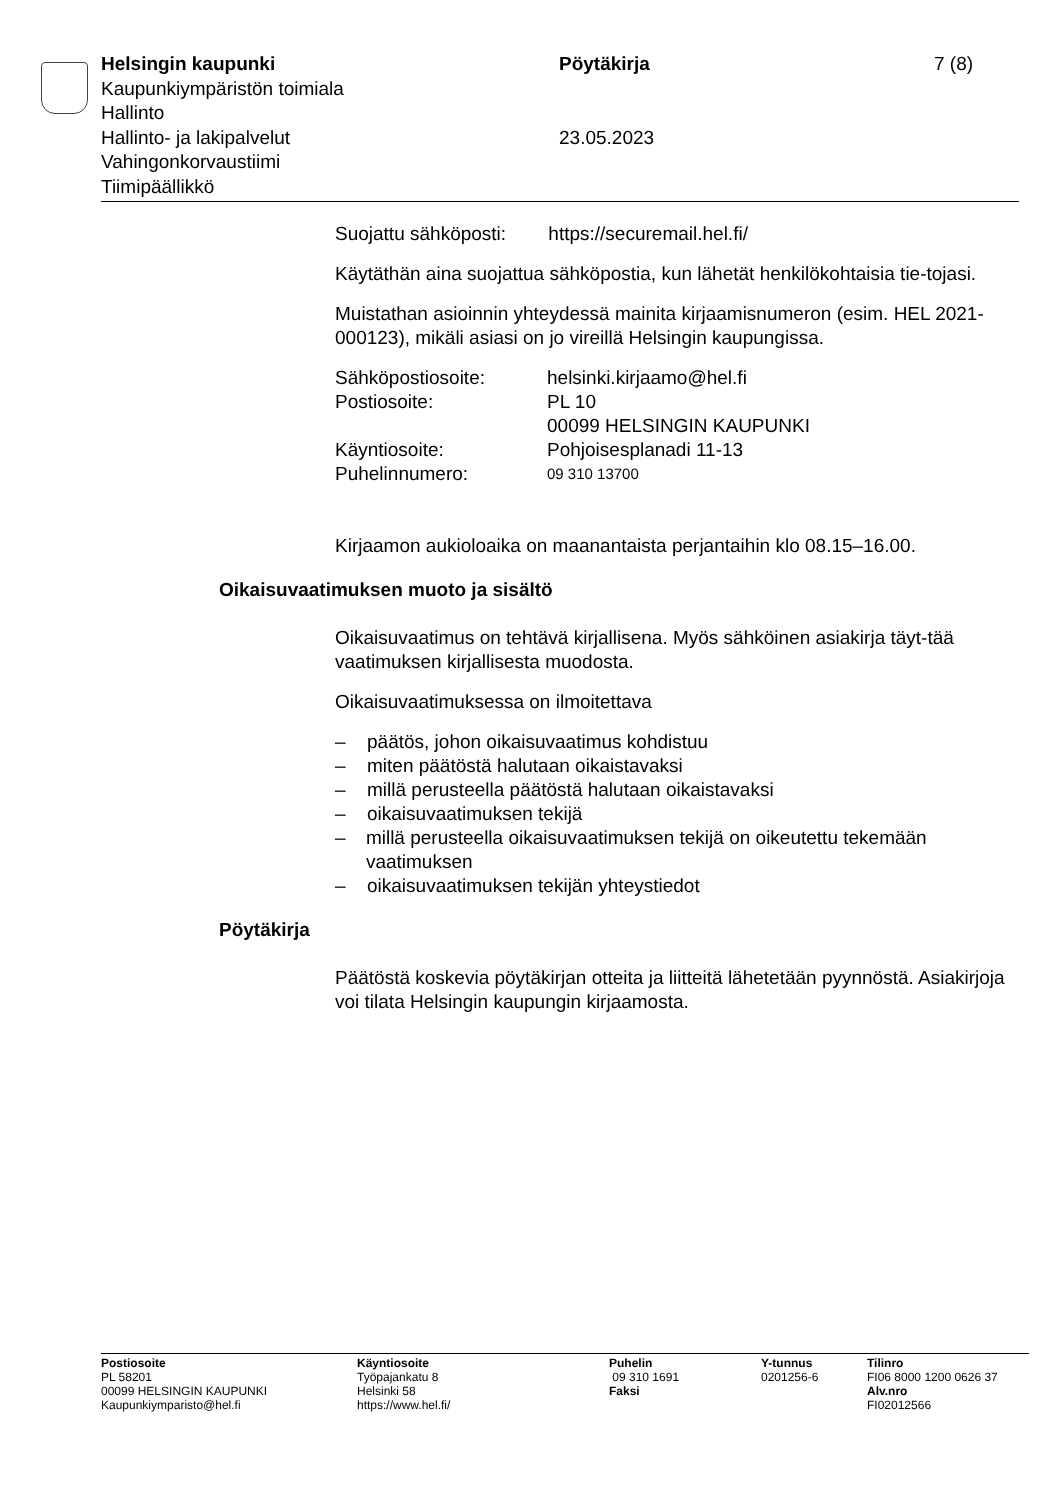Helsingin kaupunki
Kaupunkiympäristön toimiala
Hallinto
Hallinto- ja lakipalvelut
Vahingonkorvaustiimi
Tiimipäällikkö
Pöytäkirja
23.05.2023
7 (8)
Suojattu sähköposti: https://securemail.hel.fi/
Käytäthän aina suojattua sähköpostia, kun lähetät henkilökohtaisia tie-tojasi.
Muistathan asioinnin yhteydessä mainita kirjaamisnumeron (esim. HEL 2021-000123), mikäli asiasi on jo vireillä Helsingin kaupungissa.
Sähköpostiosoite: helsinki.kirjaamo@hel.fi
Postiosoite: PL 10
00099 HELSINGIN KAUPUNKI
Käyntiosoite: Pohjoisesplanadi 11-13
Puhelinnumero: 09 310 13700
Kirjaamon aukioloaika on maanantaista perjantaihin klo 08.15–16.00.
Oikaisuvaatimuksen muoto ja sisältö
Oikaisuvaatimus on tehtävä kirjallisena. Myös sähköinen asiakirja täyt-tää vaatimuksen kirjallisesta muodosta.
Oikaisuvaatimuksessa on ilmoitettava
– päätös, johon oikaisuvaatimus kohdistuu
– miten päätöstä halutaan oikaistavaksi
– millä perusteella päätöstä halutaan oikaistavaksi
– oikaisuvaatimuksen tekijä
– millä perusteella oikaisuvaatimuksen tekijä on oikeutettu tekemään vaatimuksen
– oikaisuvaatimuksen tekijän yhteystiedot
Pöytäkirja
Päätöstä koskevia pöytäkirjan otteita ja liitteitä lähetetään pyynnöstä. Asiakirjoja voi tilata Helsingin kaupungin kirjaamosta.
Postiosoite
PL 58201
00099 HELSINGIN KAUPUNKI
Kaupunkiymparisto@hel.fi
Käyntiosoite
Työpajankatu 8
Helsinki 58
https://www.hel.fi/
Puhelin
09 310 1691
Faksi
Y-tunnus
0201256-6
Tilinro
FI06 8000 1200 0626 37
Alv.nro
FI02012566